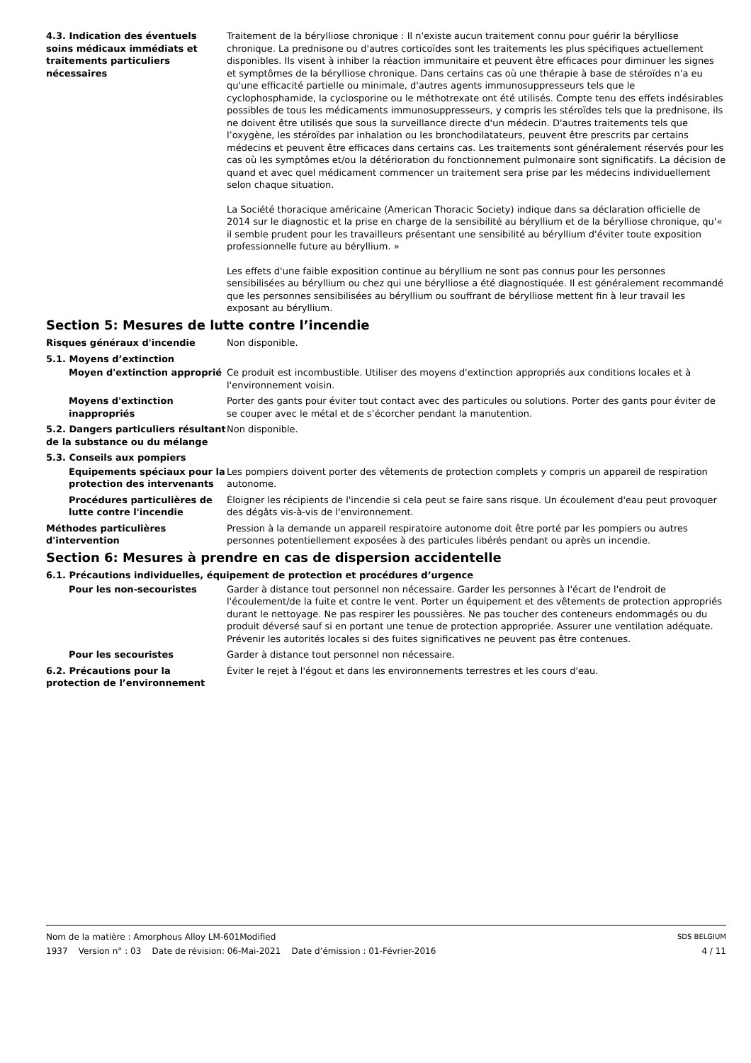4.3. Indication des éventuels soins médicaux immédiats et traitements particuliers nécessaires
Traitement de la bérylliose chronique : Il n'existe aucun traitement connu pour guérir la bérylliose chronique. La prednisone ou d'autres corticoïdes sont les traitements les plus spécifiques actuellement disponibles. Ils visent à inhiber la réaction immunitaire et peuvent être efficaces pour diminuer les signes et symptômes de la bérylliose chronique. Dans certains cas où une thérapie à base de stéroïdes n'a eu qu'une efficacité partielle ou minimale, d'autres agents immunosuppresseurs tels que le cyclophosphamide, la cyclosporine ou le méthotrexate ont été utilisés. Compte tenu des effets indésirables possibles de tous les médicaments immunosuppresseurs, y compris les stéroïdes tels que la prednisone, ils ne doivent être utilisés que sous la surveillance directe d'un médecin. D'autres traitements tels que l’oxygène, les stéroïdes par inhalation ou les bronchodilatateurs, peuvent être prescrits par certains médecins et peuvent être efficaces dans certains cas. Les traitements sont généralement réservés pour les cas où les symptômes et/ou la détérioration du fonctionnement pulmonaire sont significatifs. La décision de quand et avec quel médicament commencer un traitement sera prise par les médecins individuellement selon chaque situation.
La Société thoracique américaine (American Thoracic Society) indique dans sa déclaration officielle de 2014 sur le diagnostic et la prise en charge de la sensibilité au béryllium et de la bérylliose chronique, qu'« il semble prudent pour les travailleurs présentant une sensibilité au béryllium d'éviter toute exposition professionnelle future au béryllium. »
Les effets d'une faible exposition continue au béryllium ne sont pas connus pour les personnes sensibilisées au béryllium ou chez qui une bérylliose a été diagnostiquée. Il est généralement recommandé que les personnes sensibilisées au béryllium ou souffrant de bérylliose mettent fin à leur travail les exposant au béryllium.
Section 5: Mesures de lutte contre l’incendie
Risques généraux d'incendie Non disponible.
5.1. Moyens d’extinction
Moyen d'extinction approprié Ce produit est incombustible. Utiliser des moyens d'extinction appropriés aux conditions locales et à l'environnement voisin.
Moyens d'extinction inappropriés
Porter des gants pour éviter tout contact avec des particules ou solutions. Porter des gants pour éviter de se couper avec le métal et de s’écorcher pendant la manutention.
5.2. Dangers particuliers résultant de la substance ou du mélange
Non disponible.
5.3. Conseils aux pompiers
Equipements spéciaux pour la protection des intervenants
Les pompiers doivent porter des vêtements de protection complets y compris un appareil de respiration autonome.
Procédures particulières de lutte contre l'incendie
Éloigner les récipients de l'incendie si cela peut se faire sans risque. Un écoulement d'eau peut provoquer des dégâts vis-à-vis de l'environnement.
Méthodes particulières d'intervention
Pression à la demande un appareil respiratoire autonome doit être porté par les pompiers ou autres personnes potentiellement exposées à des particules libérés pendant ou après un incendie.
Section 6: Mesures à prendre en cas de dispersion accidentelle
6.1. Précautions individuelles, équipement de protection et procédures d’urgence
Pour les non-secouristes Garder à distance tout personnel non nécessaire. Garder les personnes à l'écart de l'endroit de l'écoulement/de la fuite et contre le vent. Porter un équipement et des vêtements de protection appropriés durant le nettoyage. Ne pas respirer les poussières. Ne pas toucher des conteneurs endommagés ou du produit déversé sauf si en portant une tenue de protection appropriée. Assurer une ventilation adéquate. Prévenir les autorités locales si des fuites significatives ne peuvent pas être contenues.
Pour les secouristes Garder à distance tout personnel non nécessaire.
6.2. Précautions pour la protection de l’environnement
Éviter le rejet à l'égout et dans les environnements terrestres et les cours d'eau.
Nom de la matière : Amorphous Alloy LM-601Modified SDS BELGIUM
1937 Version n° : 03 Date de révision: 06-Mai-2021 Date d’émission : 01-Février-2016 4 / 11